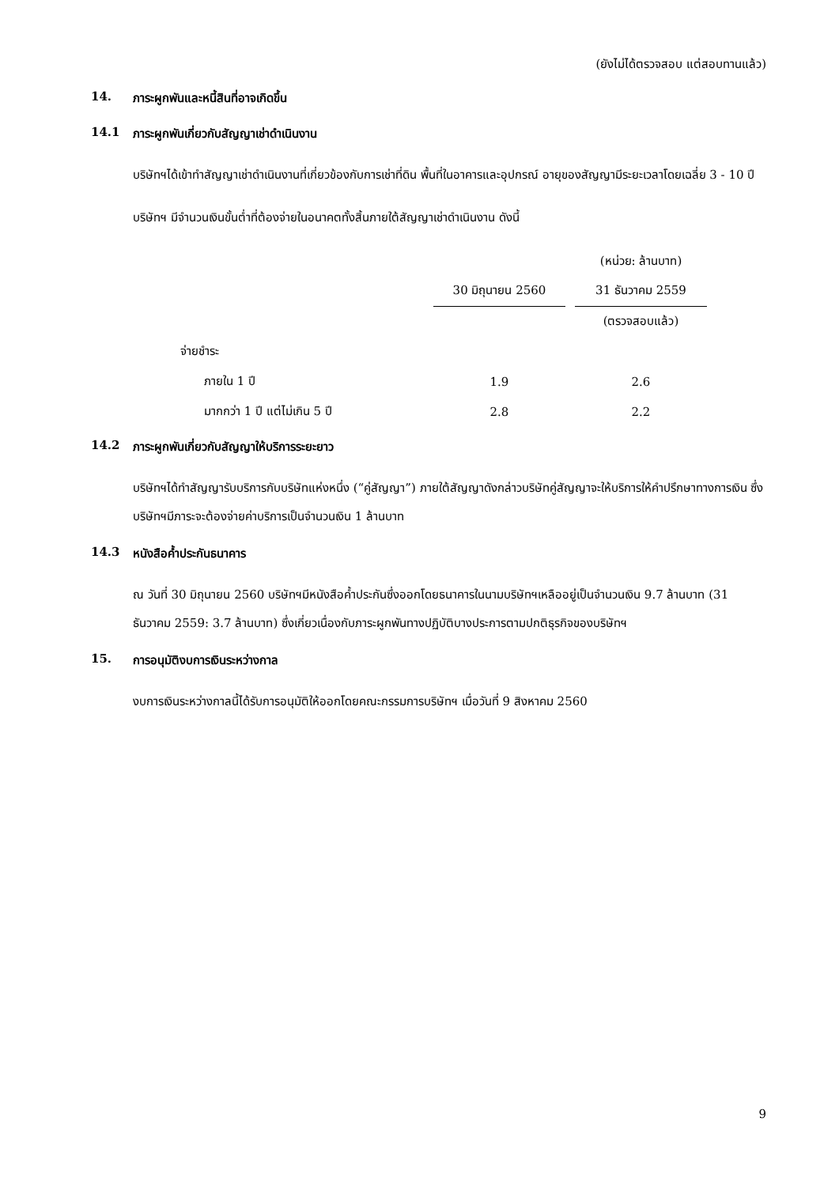(ยังไม่ได้ตรวจสอบ แต่สอบทานแล้ว)
14. ภาระผูกพันและหนี้สินที่อาจเกิดขึ้น
14.1 ภาระผูกพันเกี่ยวกับสัญญาเช่าดำเนินงาน
บริษัทฯได้เข้าทำสัญญาเช่าดำเนินงานที่เกี่ยวข้องกับการเช่าที่ดิน พื้นที่ในอาคารและอุปกรณ์ อายุของสัญญามีระยะเวลาโดยเฉลี่ย 3 - 10 ปี
บริษัทฯ มีจำนวนเงินขั้นต่ำที่ต้องจ่ายในอนาคตทั้งสิ้นภายใต้สัญญาเช่าดำเนินงาน ดังนี้
| | | | (หน่วย: ล้านบาท) |
| | 30 มิถุนายน 2560 | | 31 ธันวาคม 2559 |
| | | | (ตรวจสอบแล้ว) |
| จ่ายชำระ | | | |
| ภายใน 1 ปี | 1.9 | | 2.6 |
| มากกว่า 1 ปี แต่ไม่เกิน 5 ปี | 2.8 | | 2.2 |
14.2 ภาระผูกพันเกี่ยวกับสัญญาให้บริการระยะยาว
บริษัทฯได้ทำสัญญารับบริการกับบริษัทแห่งหนึ่ง (“คู่สัญญา”) ภายใต้สัญญาดังกล่าวบริษัทคู่สัญญาจะให้บริการให้คำปรึกษาทางการเงิน ซึ่งบริษัทฯมีภาระจะต้องจ่ายค่าบริการเป็นจำนวนเงิน 1 ล้านบาท
14.3 หนังสือค้ำประกันธนาคาร
ณ วันที่ 30 มิถุนายน 2560 บริษัทฯมีหนังสือค้ำประกันซึ่งออกโดยธนาคารในนามบริษัทฯเหลืออยู่เป็นจำนวนเงิน 9.7 ล้านบาท (31 ธันวาคม 2559: 3.7 ล้านบาท) ซึ่งเกี่ยวเนื่องกับภาระผูกพันทางปฏิบัติบางประการตามปกติธุรกิจของบริษัทฯ
15. การอนุมัติงบการเงินระหว่างกาล
งบการเงินระหว่างกาลนี้ได้รับการอนุมัติให้ออกโดยคณะกรรมการบริษัทฯ เมื่อวันที่ 9 สิงหาคม 2560
9